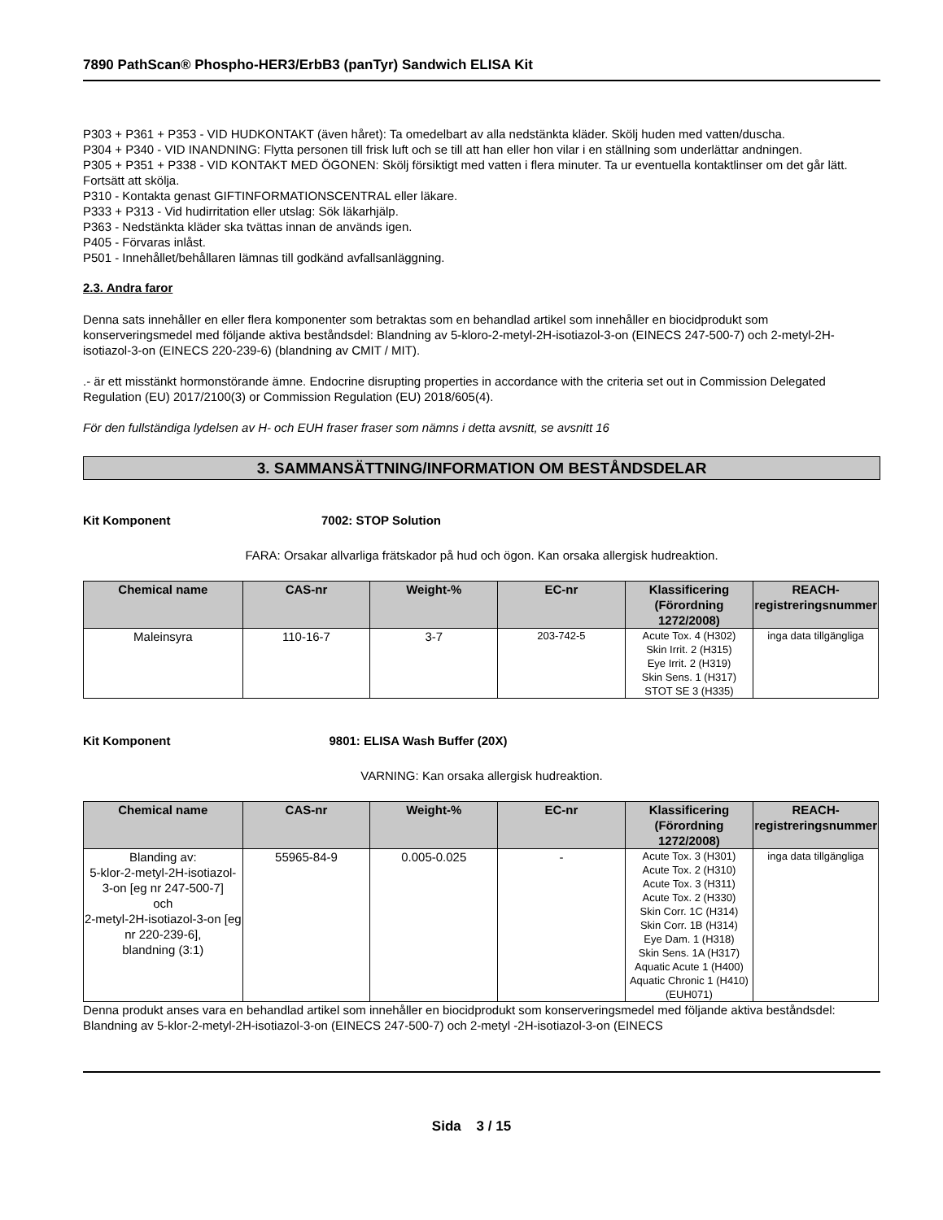7890 PathScan® Phospho-HER3/ErbB3 (panTyr) Sandwich ELISA Kit
P303 + P361 + P353 - VID HUDKONTAKT (även håret): Ta omedelbart av alla nedstänkta kläder. Skölj huden med vatten/duscha.
P304 + P340 - VID INANDNING: Flytta personen till frisk luft och se till att han eller hon vilar i en ställning som underlättar andningen.
P305 + P351 + P338 - VID KONTAKT MED ÖGONEN: Skölj försiktigt med vatten i flera minuter. Ta ur eventuella kontaktlinser om det går lätt. Fortsätt att skölja.
P310 - Kontakta genast GIFTINFORMATIONSCENTRAL eller läkare.
P333 + P313 - Vid hudirritation eller utslag: Sök läkarhjälp.
P363 - Nedstänkta kläder ska tvättas innan de används igen.
P405 - Förvaras inlåst.
P501 - Innehållet/behållaren lämnas till godkänd avfallsanläggning.
2.3. Andra faror
Denna sats innehåller en eller flera komponenter som betraktas som en behandlad artikel som innehåller en biocidprodukt som konserveringsmedel med följande aktiva beståndsdel: Blandning av 5-kloro-2-metyl-2H-isotiazol-3-on (EINECS 247-500-7) och 2-metyl-2H-isotiazol-3-on (EINECS 220-239-6) (blandning av CMIT / MIT).
.- är ett misstänkt hormonstörande ämne. Endocrine disrupting properties in accordance with the criteria set out in Commission Delegated Regulation (EU) 2017/2100(3) or Commission Regulation (EU) 2018/605(4).
För den fullständiga lydelsen av H- och EUH fraser fraser som nämns i detta avsnitt, se avsnitt 16
3. SAMMANSÄTTNING/INFORMATION OM BESTÅNDSDELAR
Kit Komponent 7002: STOP Solution
FARA: Orsakar allvarliga frätskador på hud och ögon. Kan orsaka allergisk hudreaktion.
| Chemical name | CAS-nr | Weight-% | EC-nr | Klassificering (Förordning 1272/2008) | REACH-registreringsnummer |
| --- | --- | --- | --- | --- | --- |
| Maleinsyra | 110-16-7 | 3-7 | 203-742-5 | Acute Tox. 4 (H302) Skin Irrit. 2 (H315) Eye Irrit. 2 (H319) Skin Sens. 1 (H317) STOT SE 3 (H335) | inga data tillgängliga |
Kit Komponent 9801: ELISA Wash Buffer (20X)
VARNING: Kan orsaka allergisk hudreaktion.
| Chemical name | CAS-nr | Weight-% | EC-nr | Klassificering (Förordning 1272/2008) | REACH-registreringsnummer |
| --- | --- | --- | --- | --- | --- |
| Blanding av: 5-klor-2-metyl-2H-isotiazol-3-on [eg nr 247-500-7] och 2-metyl-2H-isotiazol-3-on [eg nr 220-239-6], blandning (3:1) | 55965-84-9 | 0.005-0.025 | - | Acute Tox. 3 (H301) Acute Tox. 2 (H310) Acute Tox. 3 (H311) Acute Tox. 2 (H330) Skin Corr. 1C (H314) Skin Corr. 1B (H314) Eye Dam. 1 (H318) Skin Sens. 1A (H317) Aquatic Acute 1 (H400) Aquatic Chronic 1 (H410) (EUH071) | inga data tillgängliga |
Denna produkt anses vara en behandlad artikel som innehåller en biocidprodukt som konserveringsmedel med följande aktiva beståndsdel: Blandning av 5-klor-2-metyl-2H-isotiazol-3-on (EINECS 247-500-7) och 2-metyl -2H-isotiazol-3-on (EINECS
Sida 3 / 15